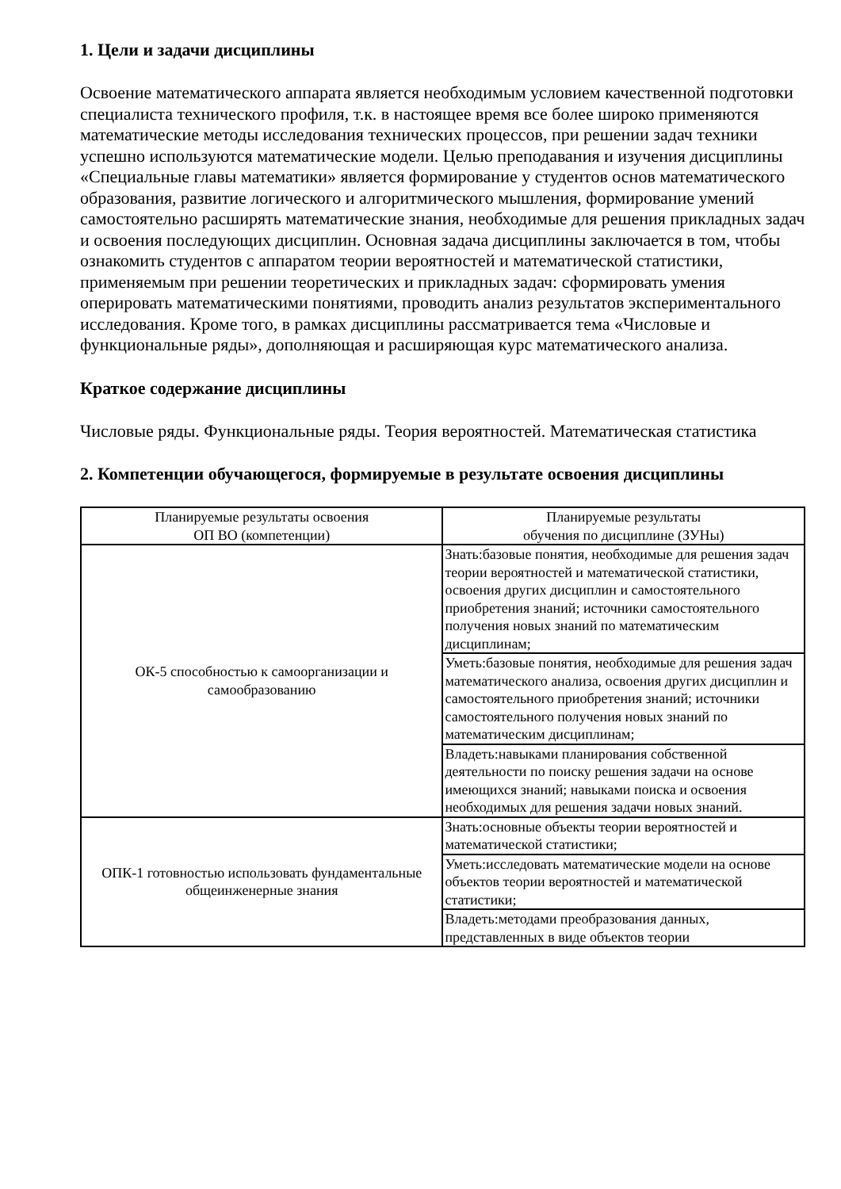1. Цели и задачи дисциплины
Освоение математического аппарата является необходимым условием качественной подготовки специалиста технического профиля, т.к. в настоящее время все более широко применяются математические методы исследования технических процессов, при решении задач техники успешно используются математические модели. Целью преподавания и изучения дисциплины «Специальные главы математики» является формирование у студентов основ математического образования, развитие логического и алгоритмического мышления, формирование умений самостоятельно расширять математические знания, необходимые для решения прикладных задач и освоения последующих дисциплин. Основная задача дисциплины заключается в том, чтобы ознакомить студентов с аппаратом теории вероятностей и математической статистики, применяемым при решении теоретических и прикладных задач: сформировать умения оперировать математическими понятиями, проводить анализ результатов экспериментального исследования. Кроме того, в рамках дисциплины рассматривается тема «Числовые и функциональные ряды», дополняющая и расширяющая курс математического анализа.
Краткое содержание дисциплины
Числовые ряды. Функциональные ряды. Теория вероятностей. Математическая статистика
2. Компетенции обучающегося, формируемые в результате освоения дисциплины
| Планируемые результаты освоения ОП ВО (компетенции) | Планируемые результаты обучения по дисциплине (ЗУНы) |
| ОК-5 способностью к самоорганизации и самообразованию | Знать:базовые понятия, необходимые для решения задач теории вероятностей и математической статистики, освоения других дисциплин и самостоятельного приобретения знаний; источники самостоятельного получения новых знаний по математическим дисциплинам; |
| | Уметь:базовые понятия, необходимые для решения задач математического анализа, освоения других дисциплин и самостоятельного приобретения знаний; источники самостоятельного получения новых знаний по математическим дисциплинам; |
| | Владеть:навыками планирования собственной деятельности по поиску решения задачи на основе имеющихся знаний; навыками поиска и освоения необходимых для решения задачи новых знаний. |
| ОПК-1 готовностью использовать фундаментальные общеинженерные знания | Знать:основные объекты теории вероятностей и математической статистики; |
| | Уметь:исследовать математические модели на основе объектов теории вероятностей и математической статистики; |
| | Владеть:методами преобразования данных, представленных в виде объектов теории |